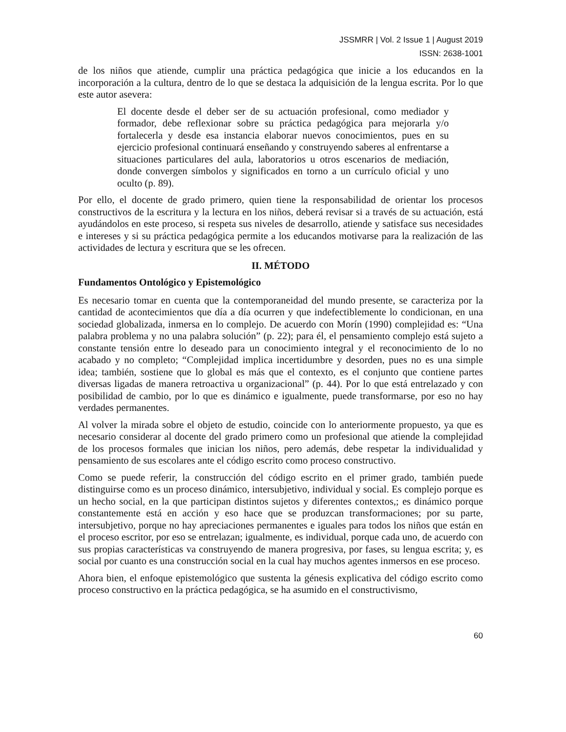JSSMRR | Vol. 2 Issue 1 | August 2019
ISSN: 2638-1001
de los niños que atiende, cumplir una práctica pedagógica que inicie a los educandos en la incorporación a la cultura, dentro de lo que se destaca la adquisición de la lengua escrita. Por lo que este autor asevera:
El docente desde el deber ser de su actuación profesional, como mediador y formador, debe reflexionar sobre su práctica pedagógica para mejorarla y/o fortalecerla y desde esa instancia elaborar nuevos conocimientos, pues en su ejercicio profesional continuará enseñando y construyendo saberes al enfrentarse a situaciones particulares del aula, laboratorios u otros escenarios de mediación, donde convergen símbolos y significados en torno a un currículo oficial y uno oculto (p. 89).
Por ello, el docente de grado primero, quien tiene la responsabilidad de orientar los procesos constructivos de la escritura y la lectura en los niños, deberá revisar si a través de su actuación, está ayudándolos en este proceso, si respeta sus niveles de desarrollo, atiende y satisface sus necesidades e intereses y si su práctica pedagógica permite a los educandos motivarse para la realización de las actividades de lectura y escritura que se les ofrecen.
II. MÉTODO
Fundamentos Ontológico y Epistemológico
Es necesario tomar en cuenta que la contemporaneidad del mundo presente, se caracteriza por la cantidad de acontecimientos que día a día ocurren y que indefectiblemente lo condicionan, en una sociedad globalizada, inmersa en lo complejo. De acuerdo con Morín (1990) complejidad es: “Una palabra problema y no una palabra solución” (p. 22); para él, el pensamiento complejo está sujeto a constante tensión entre lo deseado para un conocimiento integral y el reconocimiento de lo no acabado y no completo; “Complejidad implica incertidumbre y desorden, pues no es una simple idea; también, sostiene que lo global es más que el contexto, es el conjunto que contiene partes diversas ligadas de manera retroactiva u organizacional” (p. 44). Por lo que está entrelazado y con posibilidad de cambio, por lo que es dinámico e igualmente, puede transformarse, por eso no hay verdades permanentes.
Al volver la mirada sobre el objeto de estudio, coincide con lo anteriormente propuesto, ya que es necesario considerar al docente del grado primero como un profesional que atiende la complejidad de los procesos formales que inician los niños, pero además, debe respetar la individualidad y pensamiento de sus escolares ante el código escrito como proceso constructivo.
Como se puede referir, la construcción del código escrito en el primer grado, también puede distinguirse como es un proceso dinámico, intersubjetivo, individual y social. Es complejo porque es un hecho social, en la que participan distintos sujetos y diferentes contextos,; es dinámico porque constantemente está en acción y eso hace que se produzcan transformaciones; por su parte, intersubjetivo, porque no hay apreciaciones permanentes e iguales para todos los niños que están en el proceso escritor, por eso se entrelazan; igualmente, es individual, porque cada uno, de acuerdo con sus propias características va construyendo de manera progresiva, por fases, su lengua escrita; y, es social por cuanto es una construcción social en la cual hay muchos agentes inmersos en ese proceso.
Ahora bien, el enfoque epistemológico que sustenta la génesis explicativa del código escrito como proceso constructivo en la práctica pedagógica, se ha asumido en el constructivismo,
60